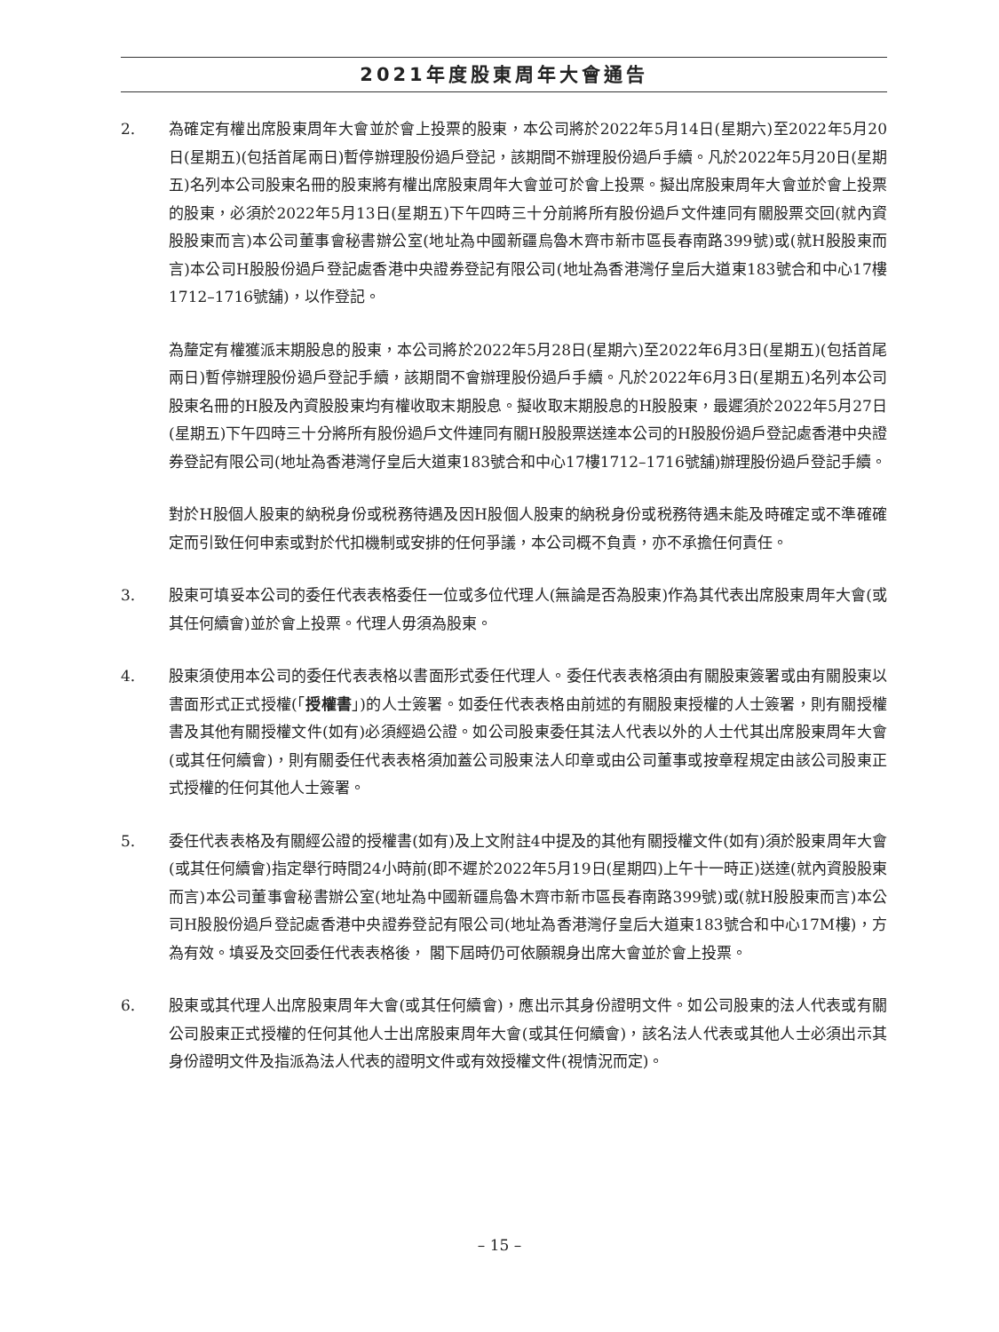2021年度股東周年大會通告
2. 為確定有權出席股東周年大會並於會上投票的股東，本公司將於2022年5月14日(星期六)至2022年5月20日(星期五)(包括首尾兩日)暫停辦理股份過戶登記，該期間不辦理股份過戶手續。凡於2022年5月20日(星期五)名列本公司股東名冊的股東將有權出席股東周年大會並可於會上投票。擬出席股東周年大會並於會上投票的股東，必須於2022年5月13日(星期五)下午四時三十分前將所有股份過戶文件連同有關股票交回(就內資股股東而言)本公司董事會秘書辦公室(地址為中國新疆烏魯木齊市新市區長春南路399號)或(就H股股東而言)本公司H股股份過戶登記處香港中央證券登記有限公司(地址為香港灣仔皇后大道東183號合和中心17樓1712–1716號舖)，以作登記。
為釐定有權獲派末期股息的股東，本公司將於2022年5月28日(星期六)至2022年6月3日(星期五)(包括首尾兩日)暫停辦理股份過戶登記手續，該期間不會辦理股份過戶手續。凡於2022年6月3日(星期五)名列本公司股東名冊的H股及內資股股東均有權收取末期股息。擬收取末期股息的H股股東，最遲須於2022年5月27日(星期五)下午四時三十分將所有股份過戶文件連同有關H股股票送達本公司的H股股份過戶登記處香港中央證券登記有限公司(地址為香港灣仔皇后大道東183號合和中心17樓1712–1716號舖)辦理股份過戶登記手續。
對於H股個人股東的納税身份或税務待遇及因H股個人股東的納税身份或税務待遇未能及時確定或不準確確定而引致任何申索或對於代扣機制或安排的任何爭議，本公司概不負責，亦不承擔任何責任。
3. 股東可填妥本公司的委任代表表格委任一位或多位代理人(無論是否為股東)作為其代表出席股東周年大會(或其任何續會)並於會上投票。代理人毋須為股東。
4. 股東須使用本公司的委任代表表格以書面形式委任代理人。委任代表表格須由有關股東簽署或由有關股東以書面形式正式授權(「授權書」)的人士簽署。如委任代表表格由前述的有關股東授權的人士簽署，則有關授權書及其他有關授權文件(如有)必須經過公證。如公司股東委任其法人代表以外的人士代其出席股東周年大會(或其任何續會)，則有關委任代表表格須加蓋公司股東法人印章或由公司董事或按章程規定由該公司股東正式授權的任何其他人士簽署。
5. 委任代表表格及有關經公證的授權書(如有)及上文附註4中提及的其他有關授權文件(如有)須於股東周年大會(或其任何續會)指定舉行時間24小時前(即不遲於2022年5月19日(星期四)上午十一時正)送達(就內資股股東而言)本公司董事會秘書辦公室(地址為中國新疆烏魯木齊市新市區長春南路399號)或(就H股股東而言)本公司H股股份過戶登記處香港中央證券登記有限公司(地址為香港灣仔皇后大道東183號合和中心17M樓)，方為有效。填妥及交回委任代表表格後， 閣下屆時仍可依願親身出席大會並於會上投票。
6. 股東或其代理人出席股東周年大會(或其任何續會)，應出示其身份證明文件。如公司股東的法人代表或有關公司股東正式授權的任何其他人士出席股東周年大會(或其任何續會)，該名法人代表或其他人士必須出示其身份證明文件及指派為法人代表的證明文件或有效授權文件(視情況而定)。
– 15 –